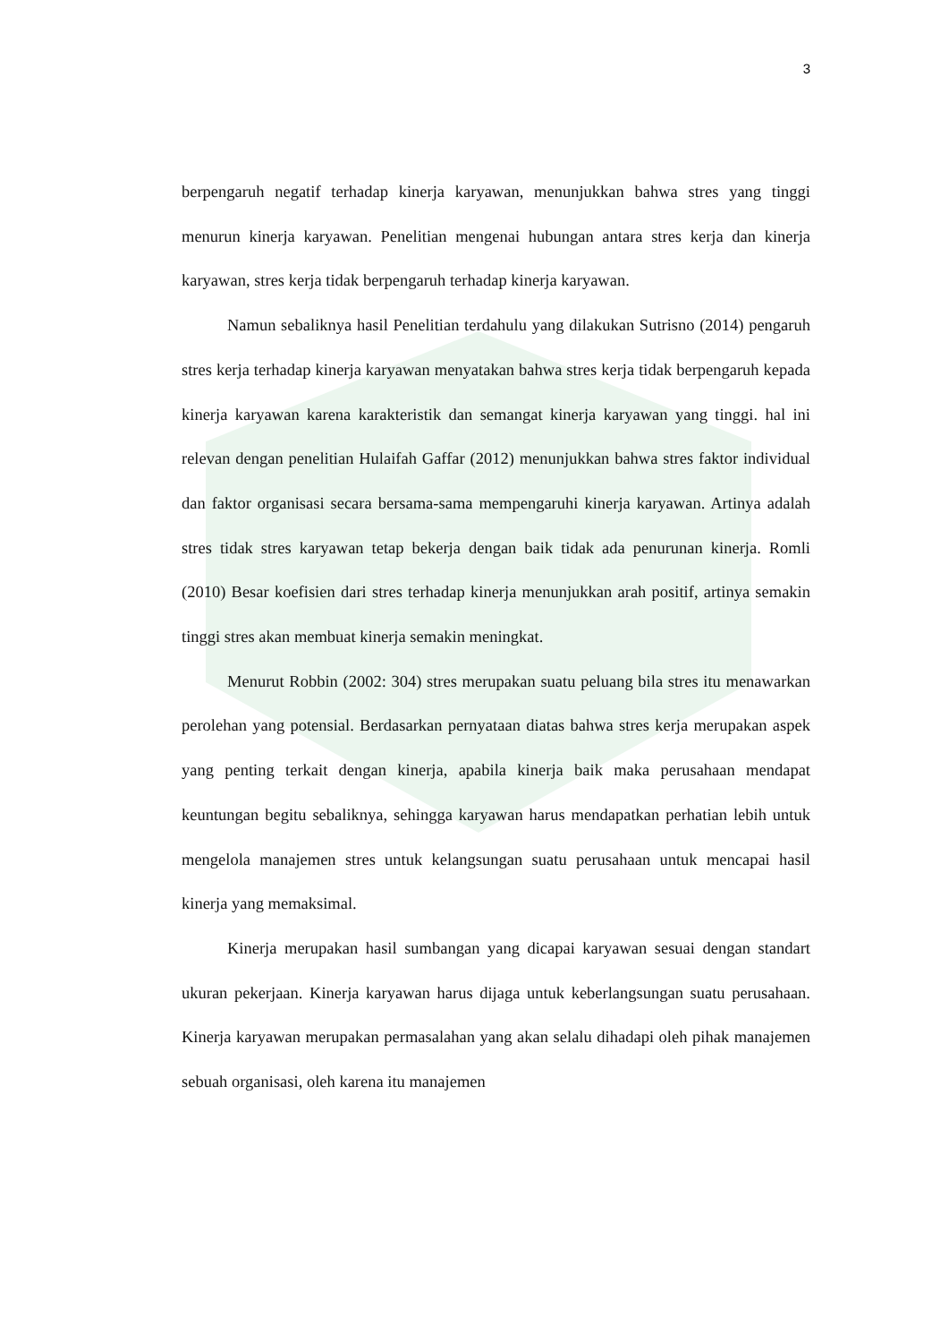3
berpengaruh negatif terhadap kinerja karyawan, menunjukkan bahwa stres yang tinggi menurun kinerja karyawan. Penelitian mengenai hubungan antara stres kerja dan kinerja karyawan, stres kerja tidak berpengaruh terhadap kinerja karyawan.
Namun sebaliknya hasil Penelitian terdahulu yang dilakukan Sutrisno (2014) pengaruh stres kerja terhadap kinerja karyawan menyatakan bahwa stres kerja tidak berpengaruh kepada kinerja karyawan karena karakteristik dan semangat kinerja karyawan yang tinggi. hal ini relevan dengan penelitian Hulaifah Gaffar (2012) menunjukkan bahwa stres faktor individual dan faktor organisasi secara bersama-sama mempengaruhi kinerja karyawan. Artinya adalah stres tidak stres karyawan tetap bekerja dengan baik tidak ada penurunan kinerja. Romli (2010) Besar koefisien dari stres terhadap kinerja menunjukkan arah positif, artinya semakin tinggi stres akan membuat kinerja semakin meningkat.
Menurut Robbin (2002: 304) stres merupakan suatu peluang bila stres itu menawarkan perolehan yang potensial. Berdasarkan pernyataan diatas bahwa stres kerja merupakan aspek yang penting terkait dengan kinerja, apabila kinerja baik maka perusahaan mendapat keuntungan begitu sebaliknya, sehingga karyawan harus mendapatkan perhatian lebih untuk mengelola manajemen stres untuk kelangsungan suatu perusahaan untuk mencapai hasil kinerja yang memaksimal.
Kinerja merupakan hasil sumbangan yang dicapai karyawan sesuai dengan standart ukuran pekerjaan. Kinerja karyawan harus dijaga untuk keberlangsungan suatu perusahaan. Kinerja karyawan merupakan permasalahan yang akan selalu dihadapi oleh pihak manajemen sebuah organisasi, oleh karena itu manajemen